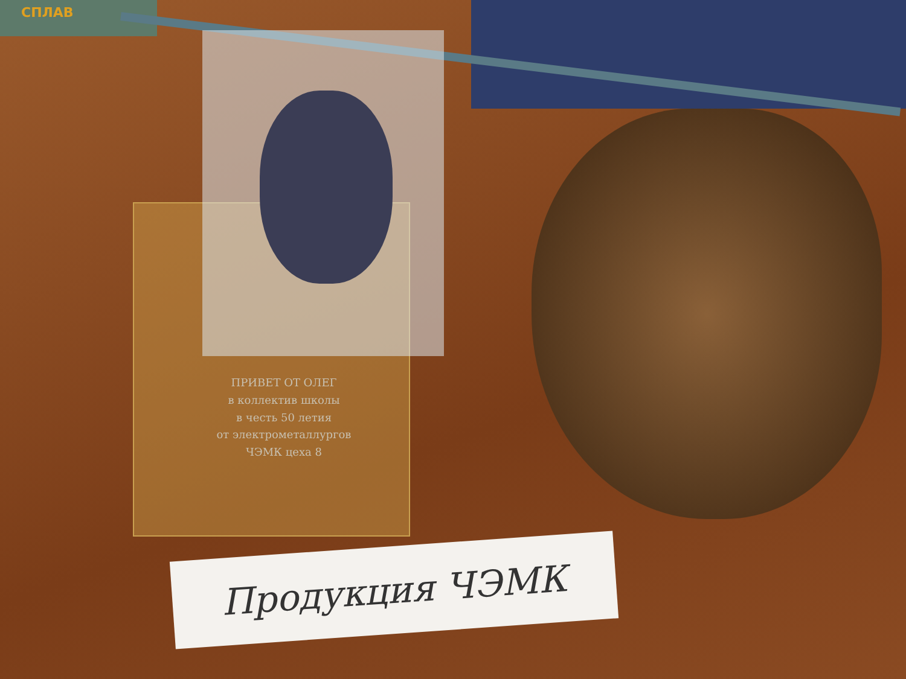СПЛАВ
ПРИВЕТ ОТ ОЛЕГ
в коллектив школы
в честь 50 летия
от электрометаллургов
ЧЭМК цеха 8
Продукция ЧЭМК